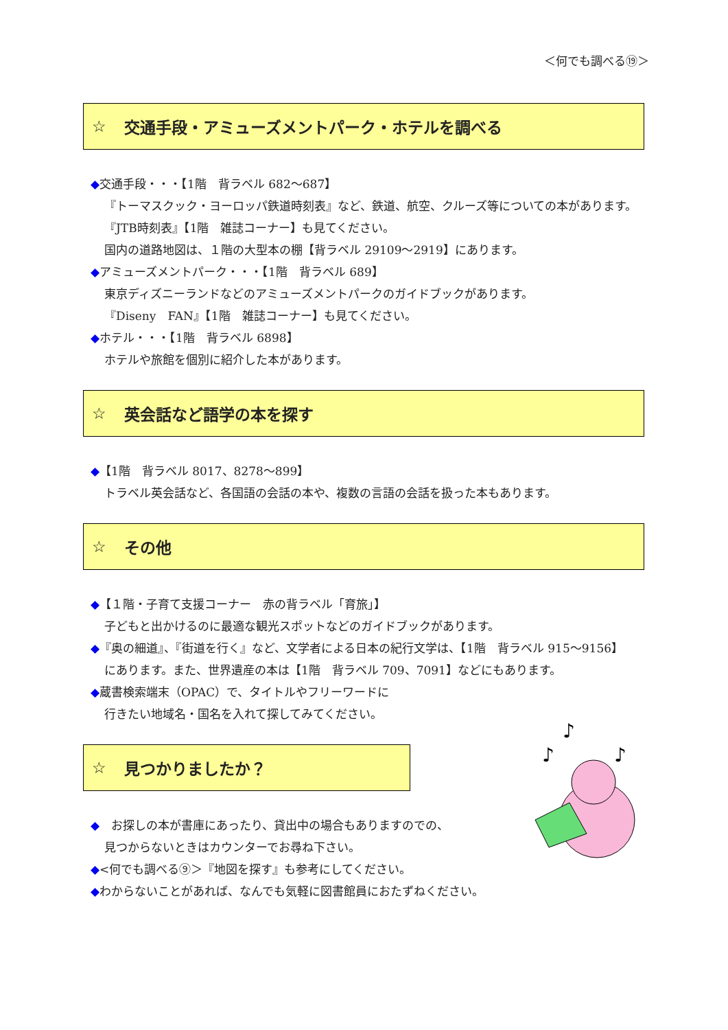＜何でも調べる⑲＞
☆ 交通手段・アミューズメントパーク・ホテルを調べる
◆交通手段・・・【1階　背ラベル 682～687】
『トーマスクック・ヨーロッパ鉄道時刻表』など、鉄道、航空、クルーズ等についての本があります。
『JTB時刻表』【1階　雑誌コーナー】も見てください。
国内の道路地図は、１階の大型本の棚【背ラベル 29109～2919】にあります。
◆アミューズメントパーク・・・【1階　背ラベル 689】
東京ディズニーランドなどのアミューズメントパークのガイドブックがあります。
『Diseny　FAN』【1階　雑誌コーナー】も見てください。
◆ホテル・・・【1階　背ラベル 6898】
ホテルや旅館を個別に紹介した本があります。
☆ 英会話など語学の本を探す
◆【1階　背ラベル 8017、8278～899】
トラベル英会話など、各国語の会話の本や、複数の言語の会話を扱った本もあります。
☆ その他
◆【１階・子育て支援コーナー　赤の背ラベル「育旅」】
子どもと出かけるのに最適な観光スポットなどのガイドブックがあります。
◆『奥の細道』、『街道を行く』など、文学者による日本の紀行文学は、【1階　背ラベル 915～9156】
にあります。また、世界遺産の本は【1階　背ラベル 709、7091】などにもあります。
◆蔵書検索端末（OPAC）で、タイトルやフリーワードに
行きたい地域名・国名を入れて探してみてください。
☆ 見つかりましたか？
♪
♪
♪
◆　お探しの本が書庫にあったり、貸出中の場合もありますのでの、
見つからないときはカウンターでお尋ね下さい。
◆<何でも調べる⑨＞『地図を探す』も参考にしてください。
◆わからないことがあれば、なんでも気軽に図書館員におたずねください。